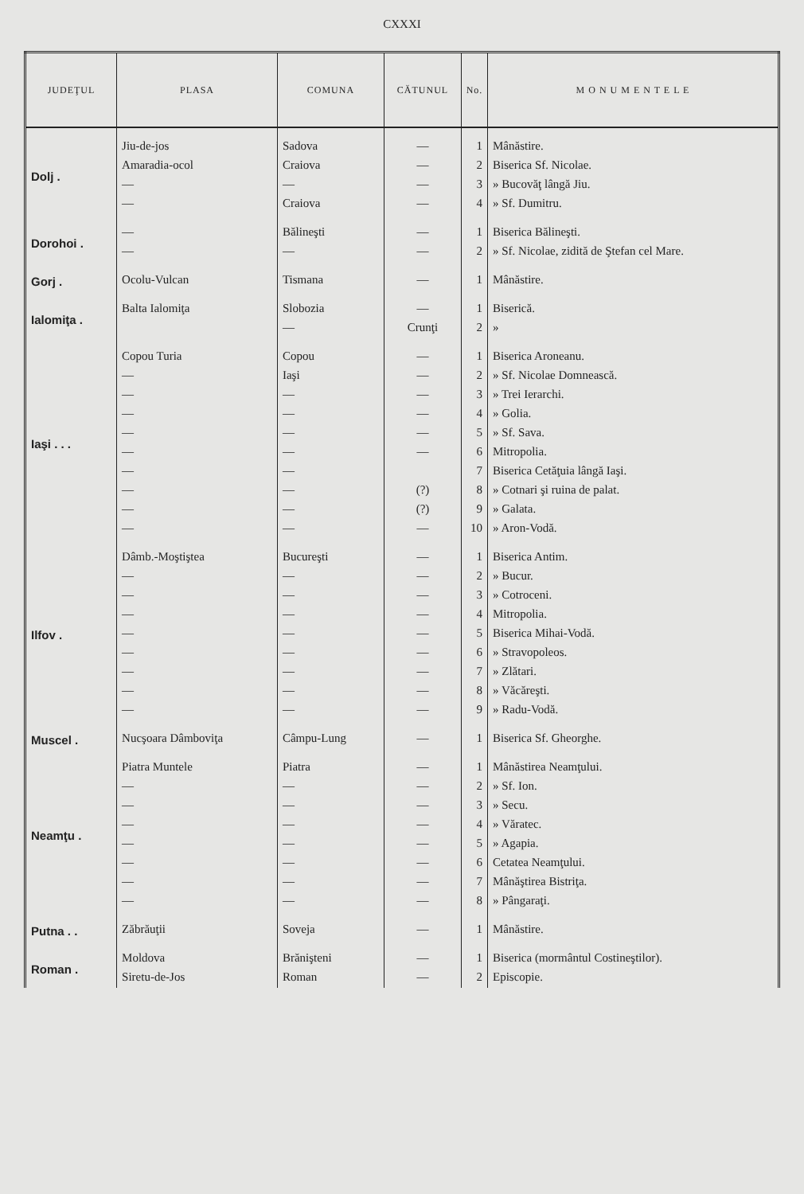CXXXI
| JUDEŢUL | PLASA | COMUNA | CĂTUNUL | No. | M O N U M E N T E L E |
| --- | --- | --- | --- | --- | --- |
| Dolj . | Jiu-de-jos | Sadova | — | 1 | Mânăstire. |
| | Amaradia-ocol | Craiova | — | 2 | Biserica Sf. Nicolae. |
| | — | — | — | 3 | » Bucovăţ lângă Jiu. |
| | — | Craiova | — | 4 | » Sf. Dumitru. |
| Dorohoi . | — | Bălineşti | — | 1 | Biserica Bălineşti. |
| | — | — | — | 2 | » Sf. Nicolae, zidită de Ştefan cel Mare. |
| Gorj . | Ocolu-Vulcan | Tismana | — | 1 | Mânăstire. |
| Ialomiţa . | Balta Ialomiţa | Slobozia | — | 1 | Biserică. |
| | | — | Crunţi | 2 | » |
| Iaşi . . . | Copou Turia | Copou | — | 1 | Biserica Aroneanu. |
| | — | Iaşi | — | 2 | » Sf. Nicolae Domnească. |
| | — | — | — | 3 | » Trei Ierarchi. |
| | — | — | — | 4 | » Golia. |
| | — | — | — | 5 | » Sf. Sava. |
| | — | — | — | 6 | Mitropolia. |
| | — | — | | 7 | Biserica Cetăţuia lângă Iaşi. |
| | — | — | (?) | 8 | » Cotnari şi ruina de palat. |
| | — | — | (?) | 9 | » Galata. |
| | — | — | — | 10 | » Aron-Vodă. |
| Ilfov . | Dâmb.-Moştiştea | Bucureşti | — | 1 | Biserica Antim. |
| | — | — | — | 2 | » Bucur. |
| | — | — | — | 3 | » Cotroceni. |
| | — | — | — | 4 | Mitropolia. |
| | — | — | — | 5 | Biserica Mihai-Vodă. |
| | — | — | — | 6 | » Stravopoleos. |
| | — | — | — | 7 | » Zlătari. |
| | — | — | — | 8 | » Văcăreşti. |
| | — | — | — | 9 | » Radu-Vodă. |
| Muscel . | Nucşoara Dâmboviţa | Câmpu-Lung | — | 1 | Biserica Sf. Gheorghe. |
| Neamţu . | Piatra Muntele | Piatra | — | 1 | Mânăstirea Neamţului. |
| | — | — | — | 2 | » Sf. Ion. |
| | — | — | — | 3 | » Secu. |
| | — | — | — | 4 | » Văratec. |
| | — | — | — | 5 | » Agapia. |
| | — | — | — | 6 | Cetatea Neamţului. |
| | — | — | — | 7 | Mânăştirea Bistriţa. |
| | — | — | — | 8 | » Pângaraţi. |
| Putna . . | Zăbrăuţii | Soveja | — | 1 | Mânăstire. |
| Roman . | Moldova | Brănişteni | — | 1 | Biserica (mormântul Costineştilor). |
| | Siretu-de-Jos | Roman | — | 2 | Episcopie. |